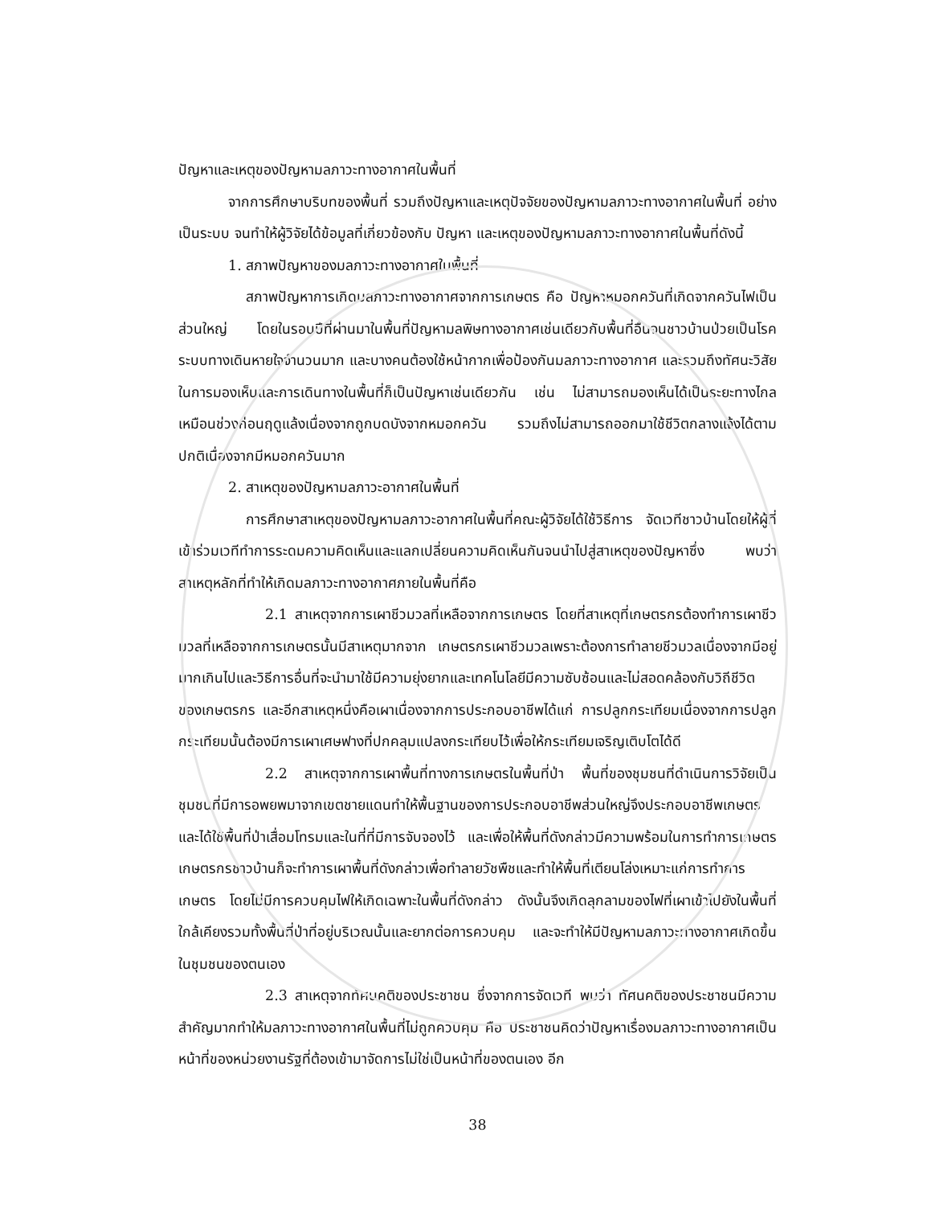ปัญหาและเหตุของปัญหามลภาวะทางอากาศในพื้นที่
จากการศึกษาบริบทของพื้นที่ รวมถึงปัญหาและเหตุปัจจัยของปัญหามลภาวะทางอากาศในพื้นที่ อย่างเป็นระบบ จนทำให้ผู้วิจัยได้ข้อมูลที่เกี่ยวข้องกับ ปัญหา และเหตุของปัญหามลภาวะทางอากาศในพื้นที่ดังนี้
1. สภาพปัญหาของมลภาวะทางอากาศในพื้นที่
สภาพปัญหาการเกิดมลภาวะทางอากาศจากการเกษตร คือ ปัญหาหมอกควันที่เกิดจากควันไฟเป็นส่วนใหญ่ โดยในรอบปีที่ผ่านมาในพื้นที่ปัญหามลพิษทางอากาศเช่นเดียวกับพื้นที่อื่นจนชาวบ้านป่วยเป็นโรคระบบทางเดินหายใจจำนวนมาก และบางคนต้องใช้หน้ากากเพื่อป้องกันมลภาวะทางอากาศ และรวมถึงทัศนะวิสัยในการมองเห็นและการเดินทางในพื้นที่ก็เป็นปัญหาเช่นเดียวกัน เช่น ไม่สามารถมองเห็นได้เป็นระยะทางไกลเหมือนช่วงก่อนฤดูแล้งเนื่องจากถูกบดบังจากหมอกควัน รวมถึงไม่สามารถออกมาใช้ชีวิตกลางแจ้งได้ตามปกติเนื่องจากมีหมอกควันมาก
2. สาเหตุของปัญหามลภาวะอากาศในพื้นที่
การศึกษาสาเหตุของปัญหามลภาวะอากาศในพื้นที่คณะผู้วิจัยได้ใช้วิธีการ จัดเวทีชาวบ้านโดยให้ผู้ที่เข้าร่วมเวทีทำการระดมความคิดเห็นและแลกเปลี่ยนความคิดเห็นกันจนนำไปสู่สาเหตุของปัญหาซึ่ง พบว่า สาเหตุหลักที่ทำให้เกิดมลภาวะทางอากาศภายในพื้นที่คือ
2.1 สาเหตุจากการเผาชีวมวลที่เหลือจากการเกษตร โดยที่สาเหตุที่เกษตรกรต้องทำการเผาชีวมวลที่เหลือจากการเกษตรนั้นมีสาเหตุมากจาก เกษตรกรเผาชีวมวลเพราะต้องการทำลายชีวมวลเนื่องจากมีอยู่มากเกินไปและวิธีการอื่นที่จะนำมาใช้มีความยุ่งยากและเทคโนโลยีมีความซับซ้อนและไม่สอดคล้องกับวิถีชีวิตของเกษตรกร และอีกสาเหตุหนึ่งคือเผาเนื่องจากการประกอบอาชีพได้แก่ การปลูกกระเทียมเนื่องจากการปลูกกระเทียมนั้นต้องมีการเผาเศษฟางที่ปกคลุมแปลงกระเทียบไว้เพื่อให้กระเทียมเจริญเติบโตได้ดี
2.2 สาเหตุจากการเผาพื้นที่ทางการเกษตรในพื้นที่ป่า พื้นที่ของชุมชนที่ดำเนินการวิจัยเป็นชุมชนที่มีการอพยพมาจากเขตชายแดนทำให้พื้นฐานของการประกอบอาชีพส่วนใหญ่จึงประกอบอาชีพเกษตร และได้ใช้พื้นที่ป่าเสื่อมโทรมและในที่ที่มีการจับจองไว้ และเพื่อให้พื้นที่ดังกล่าวมีความพร้อมในการทำการเกษตรเกษตรกรชาวบ้านก็จะทำการเผาพื้นที่ดังกล่าวเพื่อทำลายวัชพืชและทำให้พื้นที่เตียนโล่งเหมาะแก่การทำการเกษตร โดยไม่มีการควบคุมไฟให้เกิดเฉพาะในพื้นที่ดังกล่าว ดังนั้นจึงเกิดลุกลามของไฟที่เผาเข้าไปยังในพื้นที่ใกล้เคียงรวมทั้งพื้นที่ป่าที่อยู่บริเวณนั้นและยากต่อการควบคุม และจะทำให้มีปัญหามลภาวะทางอากาศเกิดขึ้นในชุมชนของตนเอง
2.3 สาเหตุจากทัศนคติของประชาชน ซึ่งจากการจัดเวที พบว่า ทัศนคติของประชาชนมีความสำคัญมากทำให้มลภาวะทางอากาศในพื้นที่ไม่ถูกควบคุม คือ ประชาชนคิดว่าปัญหาเรื่องมลภาวะทางอากาศเป็นหน้าที่ของหน่วยงานรัฐที่ต้องเข้ามาจัดการไม่ใช่เป็นหน้าที่ของตนเอง อีก
38